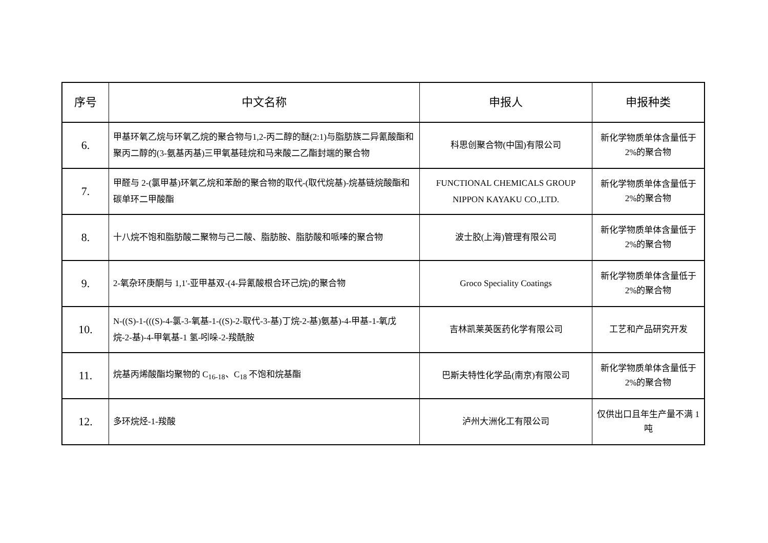| 序号 | 中文名称 | 申报人 | 申报种类 |
| --- | --- | --- | --- |
| 6. | 甲基环氧乙烷与环氧乙烷的聚合物与1,2-丙二醇的醚(2:1)与脂肪族二异氰酸酯和聚丙二醇的(3-氨基丙基)三甲氧基硅烷和马来酸二乙酯封端的聚合物 | 科思创聚合物(中国)有限公司 | 新化学物质单体含量低于 2%的聚合物 |
| 7. | 甲醛与 2-(氯甲基)环氧乙烷和苯酚的聚合物的取代-(取代烷基)-烷基链烷酸酯和碳单环二甲酸酯 | FUNCTIONAL CHEMICALS GROUP NIPPON KAYAKU CO.,LTD. | 新化学物质单体含量低于 2%的聚合物 |
| 8. | 十八烷不饱和脂肪酸二聚物与己二酸、脂肪胺、脂肪酸和哌嗪的聚合物 | 波士胶(上海)管理有限公司 | 新化学物质单体含量低于 2%的聚合物 |
| 9. | 2-氧杂环庚酮与 1,1'-亚甲基双-(4-异氰酸根合环己烷)的聚合物 | Groco Speciality Coatings | 新化学物质单体含量低于 2%的聚合物 |
| 10. | N-((S)-1-(((S)-4-氯-3-氧基-1-((S)-2-取代-3-基)丁烷-2-基)氨基)-4-甲基-1-氧戊烷-2-基)-4-甲氧基-1 氢-吲哚-2-羧酰胺 | 吉林凯莱英医药化学有限公司 | 工艺和产品研究开发 |
| 11. | 烷基丙烯酸酯均聚物的 C<sub>16-18</sub>、C<sub>18</sub> 不饱和烷基酯 | 巴斯夫特性化学品(南京)有限公司 | 新化学物质单体含量低于 2%的聚合物 |
| 12. | 多环烷烃-1-羧酸 | 泸州大洲化工有限公司 | 仅供出口且年生产量不满 1 吨 |